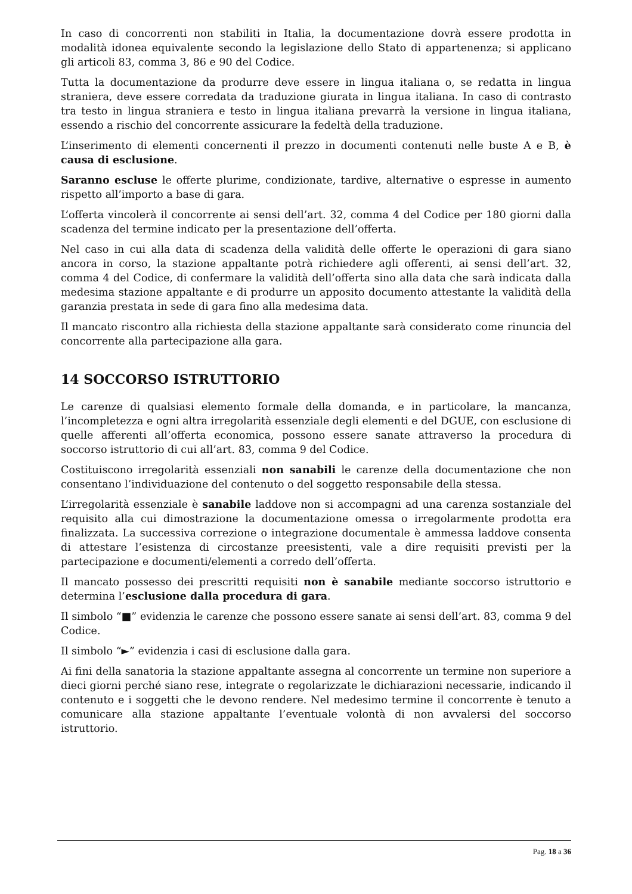In caso di concorrenti non stabiliti in Italia, la documentazione dovrà essere prodotta in modalità idonea equivalente secondo la legislazione dello Stato di appartenenza; si applicano gli articoli 83, comma 3, 86 e 90 del Codice.
Tutta la documentazione da produrre deve essere in lingua italiana o, se redatta in lingua straniera, deve essere corredata da traduzione giurata in lingua italiana. In caso di contrasto tra testo in lingua straniera e testo in lingua italiana prevarrà la versione in lingua italiana, essendo a rischio del concorrente assicurare la fedeltà della traduzione.
L’inserimento di elementi concernenti il prezzo in documenti contenuti nelle buste A e B, è causa di esclusione.
Saranno escluse le offerte plurime, condizionate, tardive, alternative o espresse in aumento rispetto all’importo a base di gara.
L’offerta vincolerà il concorrente ai sensi dell’art. 32, comma 4 del Codice per 180 giorni dalla scadenza del termine indicato per la presentazione dell’offerta.
Nel caso in cui alla data di scadenza della validità delle offerte le operazioni di gara siano ancora in corso, la stazione appaltante potrà richiedere agli offerenti, ai sensi dell’art. 32, comma 4 del Codice, di confermare la validità dell’offerta sino alla data che sarà indicata dalla medesima stazione appaltante e di produrre un apposito documento attestante la validità della garanzia prestata in sede di gara fino alla medesima data.
Il mancato riscontro alla richiesta della stazione appaltante sarà considerato come rinuncia del concorrente alla partecipazione alla gara.
14 SOCCORSO ISTRUTTORIO
Le carenze di qualsiasi elemento formale della domanda, e in particolare, la mancanza, l’incompletezza e ogni altra irregolarità essenziale degli elementi e del DGUE, con esclusione di quelle afferenti all’offerta economica, possono essere sanate attraverso la procedura di soccorso istruttorio di cui all’art. 83, comma 9 del Codice.
Costituiscono irregolarità essenziali non sanabili le carenze della documentazione che non consentano l’individuazione del contenuto o del soggetto responsabile della stessa.
L’irregolarità essenziale è sanabile laddove non si accompagni ad una carenza sostanziale del requisito alla cui dimostrazione la documentazione omessa o irregolarmente prodotta era finalizzata. La successiva correzione o integrazione documentale è ammessa laddove consenta di attestare l’esistenza di circostanze preesistenti, vale a dire requisiti previsti per la partecipazione e documenti/elementi a corredo dell’offerta.
Il mancato possesso dei prescritti requisiti non è sanabile mediante soccorso istruttorio e determina l’esclusione dalla procedura di gara.
Il simbolo “■” evidenzia le carenze che possono essere sanate ai sensi dell’art. 83, comma 9 del Codice.
Il simbolo “►” evidenzia i casi di esclusione dalla gara.
Ai fini della sanatoria la stazione appaltante assegna al concorrente un termine non superiore a dieci giorni perché siano rese, integrate o regolarizzate le dichiarazioni necessarie, indicando il contenuto e i soggetti che le devono rendere. Nel medesimo termine il concorrente è tenuto a comunicare alla stazione appaltante l’eventuale volontà di non avvalersi del soccorso istruttorio.
Pag. 18 a 36